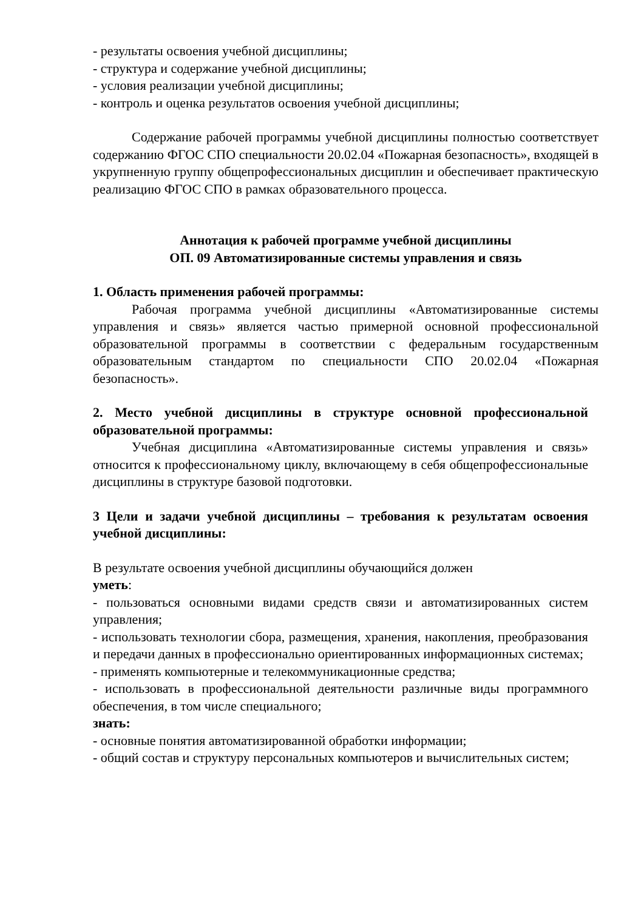- результаты освоения учебной дисциплины;
- структура и содержание учебной дисциплины;
- условия реализации учебной дисциплины;
- контроль и оценка результатов освоения учебной дисциплины;
Содержание рабочей программы учебной дисциплины полностью соответствует содержанию ФГОС СПО специальности 20.02.04 «Пожарная безопасность», входящей в укрупненную группу общепрофессиональных дисциплин и обеспечивает практическую реализацию ФГОС СПО в рамках образовательного процесса.
Аннотация к рабочей программе учебной дисциплины
ОП. 09 Автоматизированные системы управления и связь
1. Область применения рабочей программы:
Рабочая программа учебной дисциплины «Автоматизированные системы управления и связь» является частью примерной основной профессиональной образовательной программы в соответствии с федеральным государственным образовательным стандартом по специальности СПО 20.02.04 «Пожарная безопасность».
2. Место учебной дисциплины в структуре основной профессиональной образовательной программы:
Учебная дисциплина «Автоматизированные системы управления и связь» относится к профессиональному циклу, включающему в себя общепрофессиональные дисциплины в структуре базовой подготовки.
3 Цели и задачи учебной дисциплины – требования к результатам освоения учебной дисциплины:
В результате освоения учебной дисциплины обучающийся должен
уметь:
- пользоваться основными видами средств связи и автоматизированных систем управления;
- использовать технологии сбора, размещения, хранения, накопления, преобразования и передачи данных в профессионально ориентированных информационных системах;
- применять компьютерные и телекоммуникационные средства;
- использовать в профессиональной деятельности различные виды программного обеспечения, в том числе специального;
знать:
- основные понятия автоматизированной обработки информации;
- общий состав и структуру персональных компьютеров и вычислительных систем;